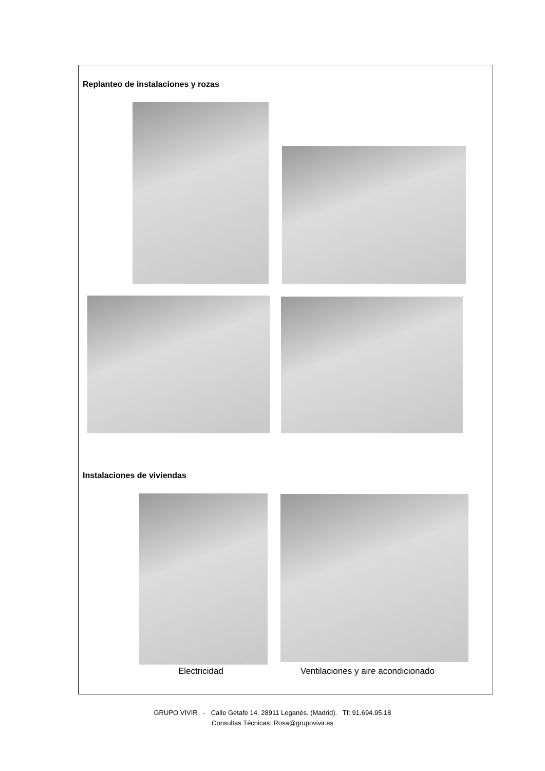Replanteo de instalaciones y rozas
Instalaciones de viviendas
Electricidad
Ventilaciones y aire acondicionado
GRUPO VIVIR - Calle Getafe 14. 28911 Leganés. (Madrid). Tf: 91.694.95.18
Consultas Técnicas: Rosa@grupovivir.es